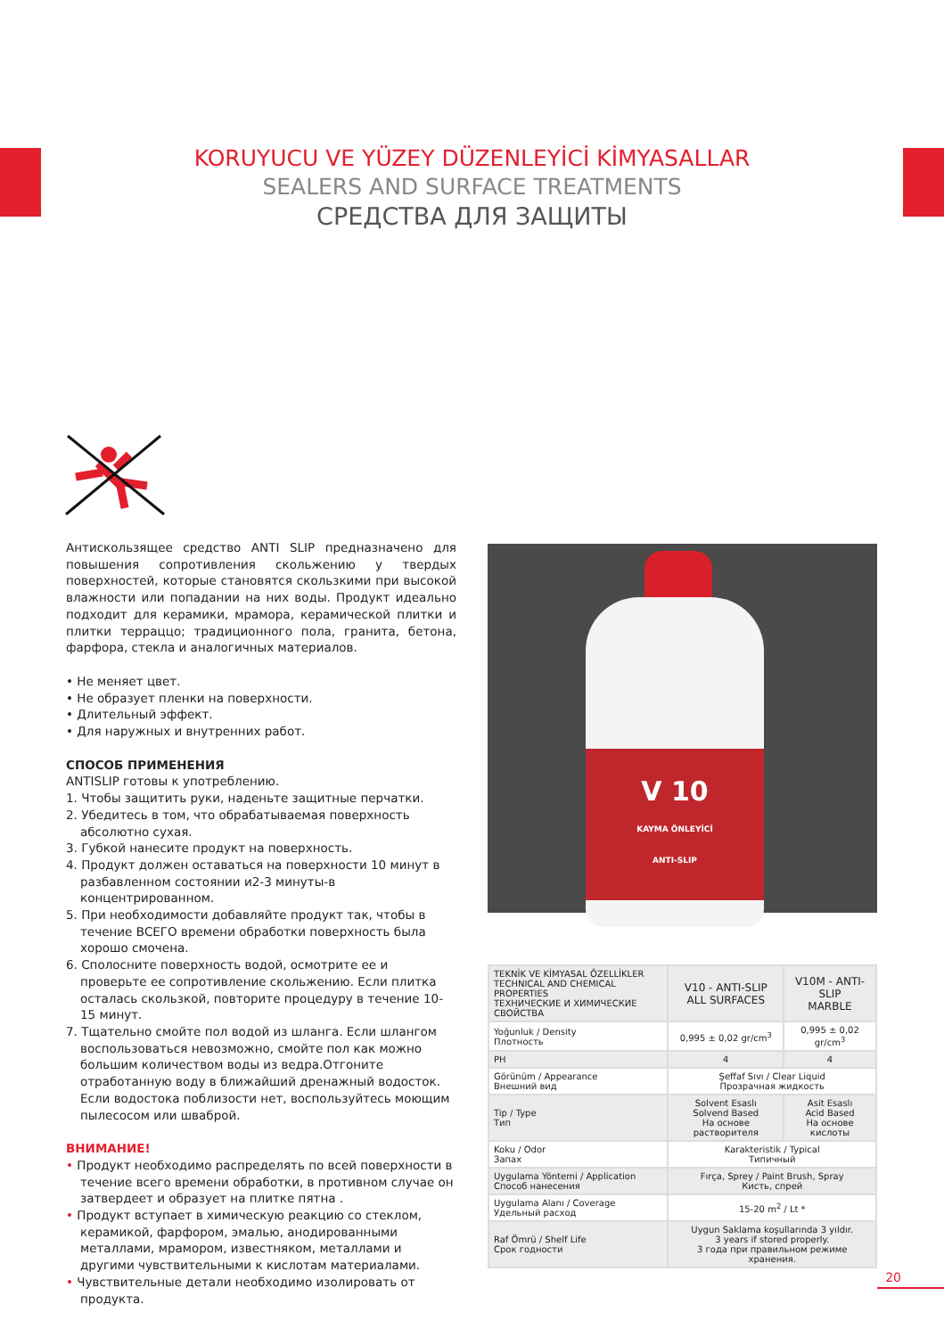KORUYUCU VE YÜZEY DÜZENLEYİCİ KİMYASALLAR
SEALERS AND SURFACE TREATMENTS
СРЕДСТВА ДЛЯ ЗАЩИТЫ
Антискользящее средство ANTI SLIP предназначено для повышения сопротивления скольжению у твердых поверхностей, которые становятся скользкими при высокой влажности или попадании на них воды. Продукт идеально подходит для керамики, мрамора, керамической плитки и плитки терраццо; традиционного пола, гранита, бетона, фарфора, стекла и аналогичных материалов.
• Не меняет цвет.
• Не образует пленки на поверхности.
• Длительный эффект.
• Для наружных и внутренних работ.
СПОСОБ ПРИМЕНЕНИЯ
ANTISLIP готовы к употреблению.
1. Чтобы защитить руки, наденьте защитные перчатки.
2. Убедитесь в том, что обрабатываемая поверхность абсолютно сухая.
3. Губкой нанесите продукт на поверхность.
4. Продукт должен оставаться на поверхности 10 минут в разбавленном состоянии и2-3 минуты-в концентрированном.
5. При необходимости добавляйте продукт так, чтобы в течение ВСЕГО времени обработки поверхность была хорошо смочена.
6. Сполосните поверхность водой, осмотрите ее и проверьте ее сопротивление скольжению. Если плитка осталась скользкой, повторите процедуру в течение 10-15 минут.
7. Тщательно смойте пол водой из шланга. Если шлангом воспользоваться невозможно, смойте пол как можно большим количеством воды из ведра.Отгоните отработанную воду в ближайший дренажный водосток. Если водостока поблизости нет, воспользуйтесь моющим пылесосом или шваброй.
ВНИМАНИЕ!
• Продукт необходимо распределять по всей поверхности в течение всего времени обработки, в противном случае он затвердеет и образует на плитке пятна .
• Продукт вступает в химическую реакцию со стеклом, керамикой, фарфором, эмалью, анодированными металлами, мрамором, известняком, металлами и другими чувствительными к кислотам материалами.
• Чувствительные детали необходимо изолировать от продукта.
V 10
KAYMA ÖNLEYİCİ
ANTI-SLIP
| TEKNİK VE KİMYASAL ÖZELLİKLER TECHNICAL AND CHEMICAL PROPERTIES ТЕХНИЧЕСКИЕ И ХИМИЧЕСКИЕ СВОЙСТВА | V10 - ANTI-SLIP ALL SURFACES | V10M - ANTI-SLIP MARBLE |
| --- | --- | --- |
| Yoğunluk / Density Плотность | 0,995 ± 0,02 gr/cm<sup>3</sup> | 0,995 ± 0,02 gr/cm<sup>3</sup> |
| PH | 4 | 4 |
| Görünüm / Appearance Внешний вид | Şeffaf Sıvı / Clear Liquid Прозрачная жидкость | |
| Tip / Type Тип | Solvent Esaslı Solvend Based На основе растворителя | Asit Esaslı Acid Based На основе кислоты |
| Koku / Odor Запах | Karakteristik / Typical Типичный | |
| Uygulama Yöntemi / Application Способ нанесения | Fırça, Sprey / Paint Brush, Spray Кисть, спрей | |
| Uygulama Alanı / Coverage Удельный расход | 15-20 m<sup>2</sup> / Lt * | |
| Raf Ömrü / Shelf Life Срок годности | Uygun Saklama koşullarında 3 yıldır. 3 years if stored properly. 3 года при правильном режиме хранения. | |
20